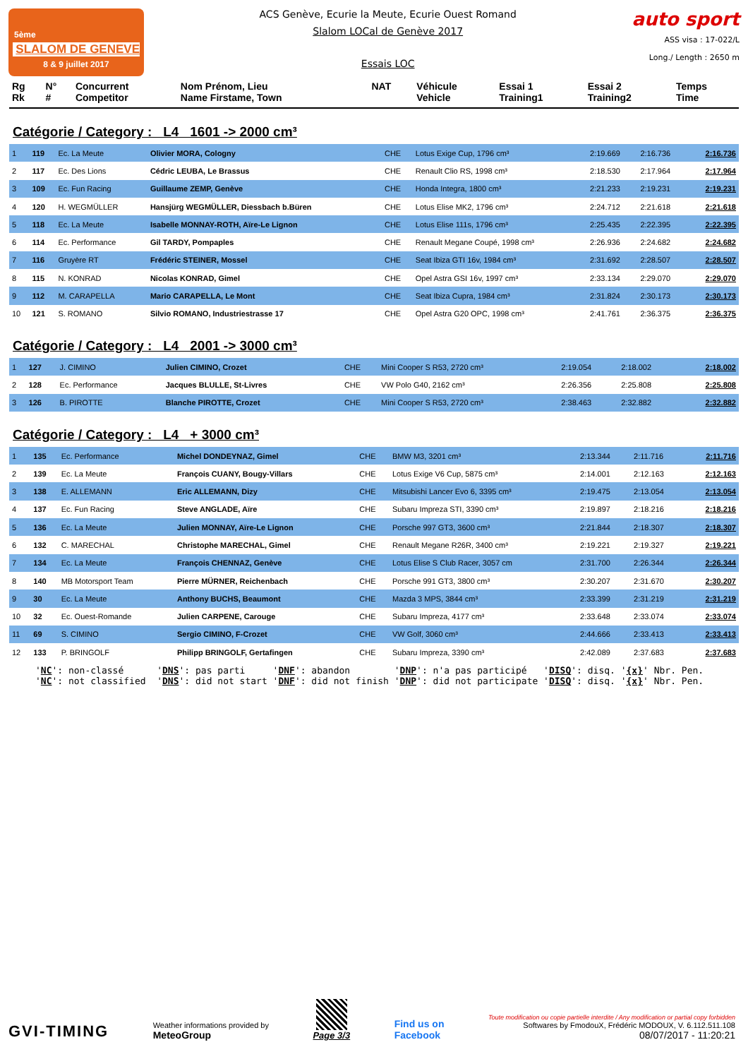5ème
SLALOM DE GENEVE
8 & 9 juillet 2017
ACS Genève, Ecurie la Meute, Ecurie Ouest Romand
Slalom LOCal de Genève 2017
Essais LOC
auto sport
ASS visa : 17-022/L
Long./ Length : 2650 m
| Rg Rk | N° # | Concurrent Competitor | Nom Prénom, Lieu Name Firstame, Town | NAT | Véhicule Vehicle | Essai 1 Training1 | Essai 2 Training2 | Temps Time |
| --- | --- | --- | --- | --- | --- | --- | --- | --- |
Catégorie / Category : L4 1601 -> 2000 cm³
| 1 | 119 | Ec. La Meute | Olivier MORA, Cologny | CHE | Lotus Exige Cup, 1796 cm³ | 2:19.669 | 2:16.736 | 2:16.736 |
| 2 | 117 | Ec. Des Lions | Cédric LEUBA, Le Brassus | CHE | Renault Clio RS, 1998 cm³ | 2:18.530 | 2:17.964 | 2:17.964 |
| 3 | 109 | Ec. Fun Racing | Guillaume ZEMP, Genève | CHE | Honda Integra, 1800 cm³ | 2:21.233 | 2:19.231 | 2:19.231 |
| 4 | 120 | H. WEGMÜLLER | Hansjürg WEGMÜLLER, Diessbach b.Büren | CHE | Lotus Elise MK2, 1796 cm³ | 2:24.712 | 2:21.618 | 2:21.618 |
| 5 | 118 | Ec. La Meute | Isabelle MONNAY-ROTH, Aïre-Le Lignon | CHE | Lotus Elise 111s, 1796 cm³ | 2:25.435 | 2:22.395 | 2:22.395 |
| 6 | 114 | Ec. Performance | Gil TARDY, Pompaples | CHE | Renault Megane Coupé, 1998 cm³ | 2:26.936 | 2:24.682 | 2:24.682 |
| 7 | 116 | Gruyère RT | Frédéric STEINER, Mossel | CHE | Seat Ibiza GTI 16v, 1984 cm³ | 2:31.692 | 2:28.507 | 2:28.507 |
| 8 | 115 | N. KONRAD | Nicolas KONRAD, Gimel | CHE | Opel Astra GSI 16v, 1997 cm³ | 2:33.134 | 2:29.070 | 2:29.070 |
| 9 | 112 | M. CARAPELLA | Mario CARAPELLA, Le Mont | CHE | Seat Ibiza Cupra, 1984 cm³ | 2:31.824 | 2:30.173 | 2:30.173 |
| 10 | 121 | S. ROMANO | Silvio ROMANO, Industriestrasse 17 | CHE | Opel Astra G20 OPC, 1998 cm³ | 2:41.761 | 2:36.375 | 2:36.375 |
Catégorie / Category : L4 2001 -> 3000 cm³
| 1 | 127 | J. CIMINO | Julien CIMINO, Crozet | CHE | Mini Cooper S R53, 2720 cm³ | 2:19.054 | 2:18.002 | 2:18.002 |
| 2 | 128 | Ec. Performance | Jacques BLULLE, St-Livres | CHE | VW Polo G40, 2162 cm³ | 2:26.356 | 2:25.808 | 2:25.808 |
| 3 | 126 | B. PIROTTE | Blanche PIROTTE, Crozet | CHE | Mini Cooper S R53, 2720 cm³ | 2:38.463 | 2:32.882 | 2:32.882 |
Catégorie / Category : L4 + 3000 cm³
| 1 | 135 | Ec. Performance | Michel DONDEYNAZ, Gimel | CHE | BMW M3, 3201 cm³ | 2:13.344 | 2:11.716 | 2:11.716 |
| 2 | 139 | Ec. La Meute | François CUANY, Bougy-Villars | CHE | Lotus Exige V6 Cup, 5875 cm³ | 2:14.001 | 2:12.163 | 2:12.163 |
| 3 | 138 | E. ALLEMANN | Eric ALLEMANN, Dizy | CHE | Mitsubishi Lancer Evo 6, 3395 cm³ | 2:19.475 | 2:13.054 | 2:13.054 |
| 4 | 137 | Ec. Fun Racing | Steve ANGLADE, Aïre | CHE | Subaru Impreza STI, 3390 cm³ | 2:19.897 | 2:18.216 | 2:18.216 |
| 5 | 136 | Ec. La Meute | Julien MONNAY, Aïre-Le Lignon | CHE | Porsche 997 GT3, 3600 cm³ | 2:21.844 | 2:18.307 | 2:18.307 |
| 6 | 132 | C. MARECHAL | Christophe MARECHAL, Gimel | CHE | Renault Megane R26R, 3400 cm³ | 2:19.221 | 2:19.327 | 2:19.221 |
| 7 | 134 | Ec. La Meute | François CHENNAZ, Genève | CHE | Lotus Elise S Club Racer, 3057 cm | 2:31.700 | 2:26.344 | 2:26.344 |
| 8 | 140 | MB Motorsport Team | Pierre MÜRNER, Reichenbach | CHE | Porsche 991 GT3, 3800 cm³ | 2:30.207 | 2:31.670 | 2:30.207 |
| 9 | 30 | Ec. La Meute | Anthony BUCHS, Beaumont | CHE | Mazda 3 MPS, 3844 cm³ | 2:33.399 | 2:31.219 | 2:31.219 |
| 10 | 32 | Ec. Ouest-Romande | Julien CARPENE, Carouge | CHE | Subaru Impreza, 4177 cm³ | 2:33.648 | 2:33.074 | 2:33.074 |
| 11 | 69 | S. CIMINO | Sergio CIMINO, F-Crozet | CHE | VW Golf, 3060 cm³ | 2:44.666 | 2:33.413 | 2:33.413 |
| 12 | 133 | P. BRINGOLF | Philipp BRINGOLF, Gertafingen | CHE | Subaru Impreza, 3390 cm³ | 2:42.089 | 2:37.683 | 2:37.683 |
'NC': non-classé 'DNS': pas parti 'DNF': abandon 'DNP': n'a pas participé 'DISQ': disq. '{x}' Nbr. Pen. 'NC': not classified 'DNS': did not start 'DNF': did not finish 'DNP': did not participate 'DISQ': disq. '{x}' Nbr. Pen.
GVI-TIMING
Weather informations provided by
MeteoGroup
Page 3/3
Find us on
Facebook
Toute modification ou copie partielle interdite / Any modification or partial copy forbidden
Softwares by FmodouX, Frédéric MODOUX, V. 6.112.511.108
08/07/2017 - 11:20:21